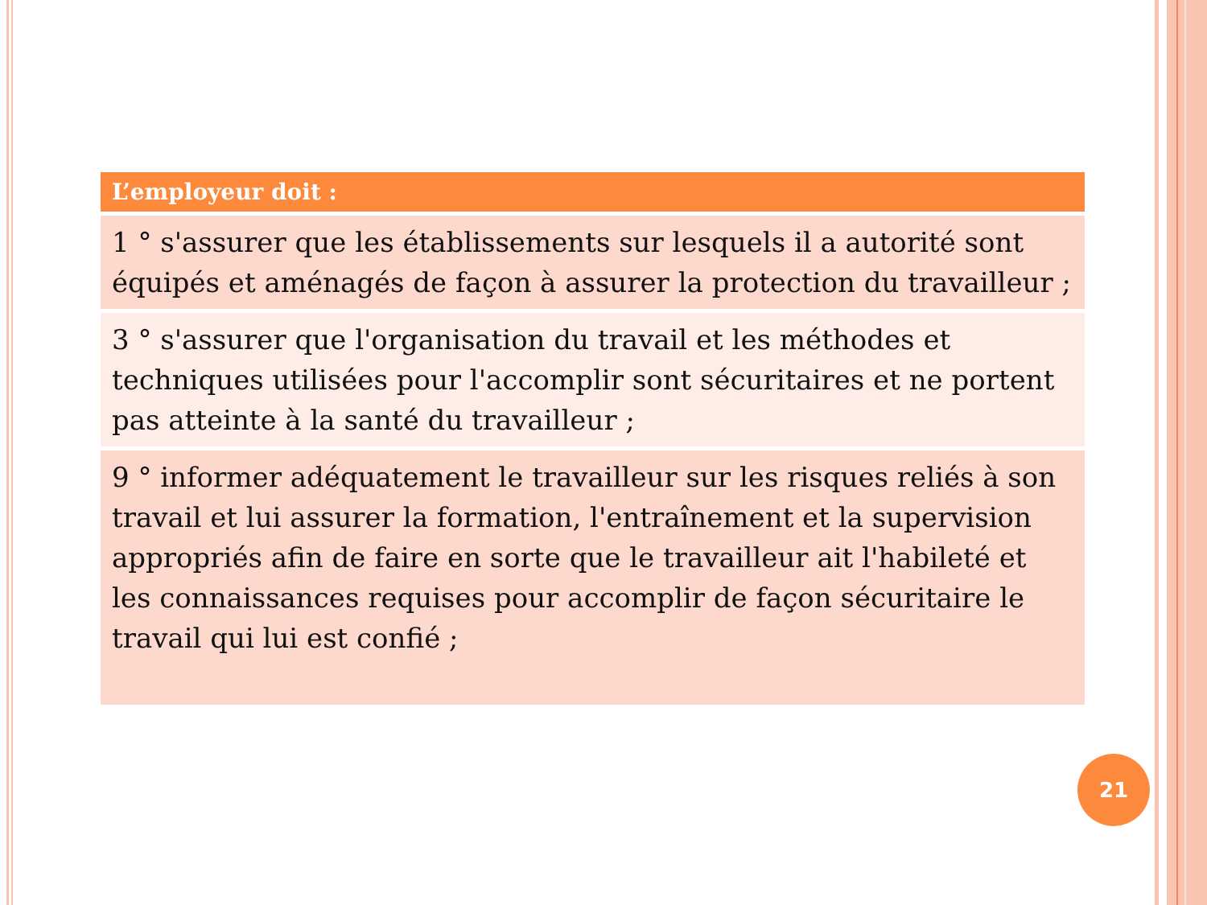| L’employeur doit : |
| --- |
| 1 ° s'assurer que les établissements sur lesquels il a autorité sont équipés et aménagés de façon à assurer la protection du travailleur ; |
| 3 ° s'assurer que l'organisation du travail et les méthodes et techniques utilisées pour l'accomplir sont sécuritaires et ne portent pas atteinte à la santé du travailleur ; |
| 9 ° informer adéquatement le travailleur sur les risques reliés à son travail et lui assurer la formation, l'entraînement et la supervision appropriés afin de faire en sorte que le travailleur ait l'habileté et les connaissances requises pour accomplir de façon sécuritaire le travail qui lui est confié ; |
21